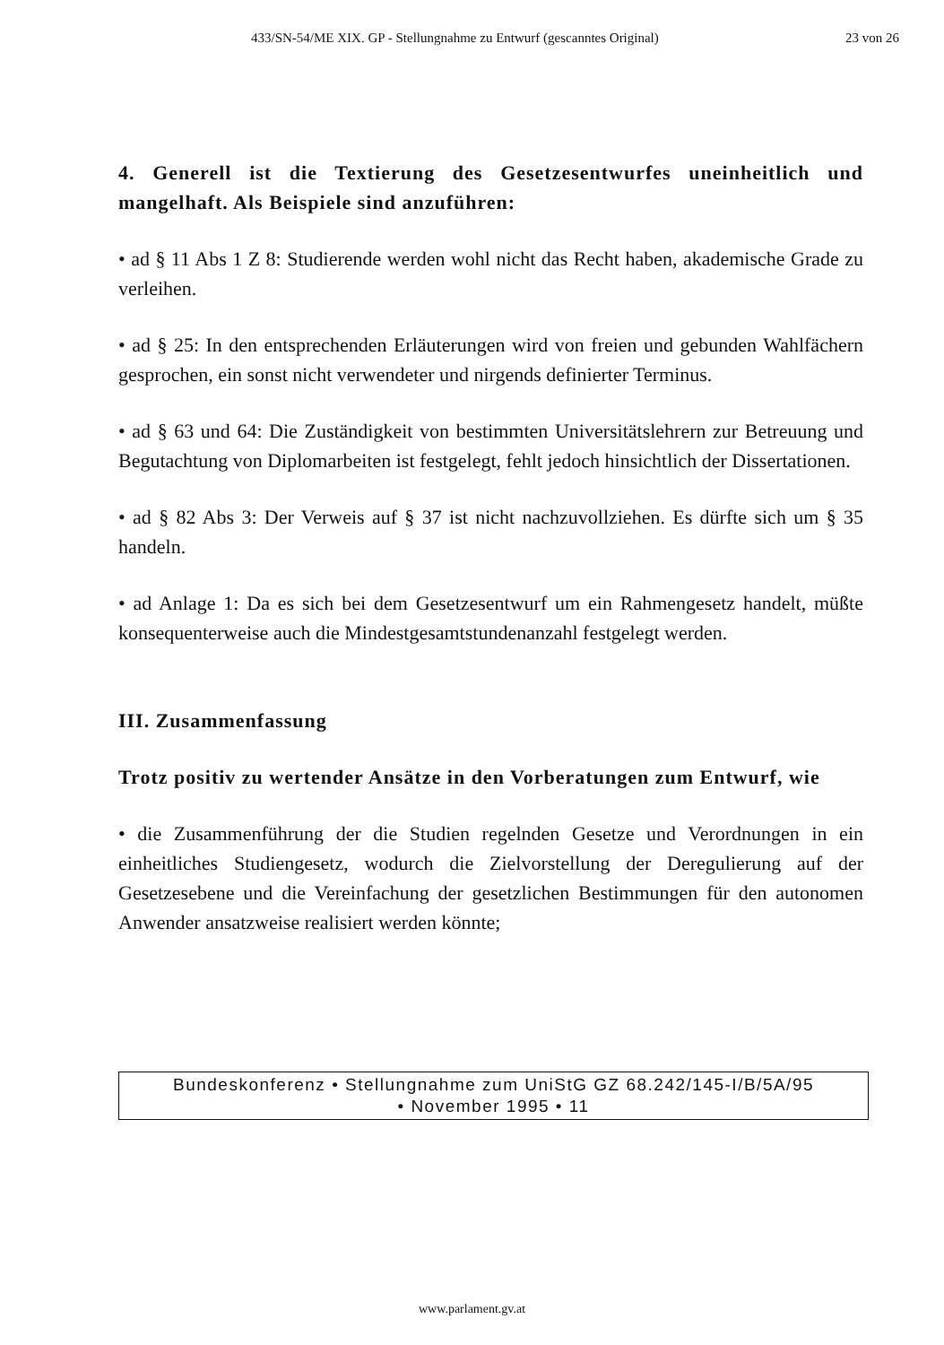433/SN-54/ME XIX. GP - Stellungnahme zu Entwurf (gescanntes Original) 23 von 26
4. Generell ist die Textierung des Gesetzesentwurfes uneinheitlich und mangelhaft. Als Beispiele sind anzuführen:
• ad § 11 Abs 1 Z 8: Studierende werden wohl nicht das Recht haben, akademische Grade zu verleihen.
• ad § 25: In den entsprechenden Erläuterungen wird von freien und gebunden Wahlfächern gesprochen, ein sonst nicht verwendeter und nirgends definierter Terminus.
• ad § 63 und 64: Die Zuständigkeit von bestimmten Universitätslehrern zur Betreuung und Begutachtung von Diplomarbeiten ist festgelegt, fehlt jedoch hinsichtlich der Dissertationen.
• ad § 82 Abs 3: Der Verweis auf § 37 ist nicht nachzuvollziehen. Es dürfte sich um § 35 handeln.
• ad Anlage 1: Da es sich bei dem Gesetzesentwurf um ein Rahmengesetz handelt, müßte konsequenterweise auch die Mindestgesamtstundenanzahl festgelegt werden.
III. Zusammenfassung
Trotz positiv zu wertender Ansätze in den Vorberatungen zum Entwurf, wie
• die Zusammenführung der die Studien regelnden Gesetze und Verordnungen in ein einheitliches Studiengesetz, wodurch die Zielvorstellung der Deregulierung auf der Gesetzesebene und die Vereinfachung der gesetzlichen Bestimmungen für den autonomen Anwender ansatzweise realisiert werden könnte;
Bundeskonferenz • Stellungnahme zum UniStG GZ 68.242/145-I/B/5A/95
• November 1995 • 11
www.parlament.gv.at